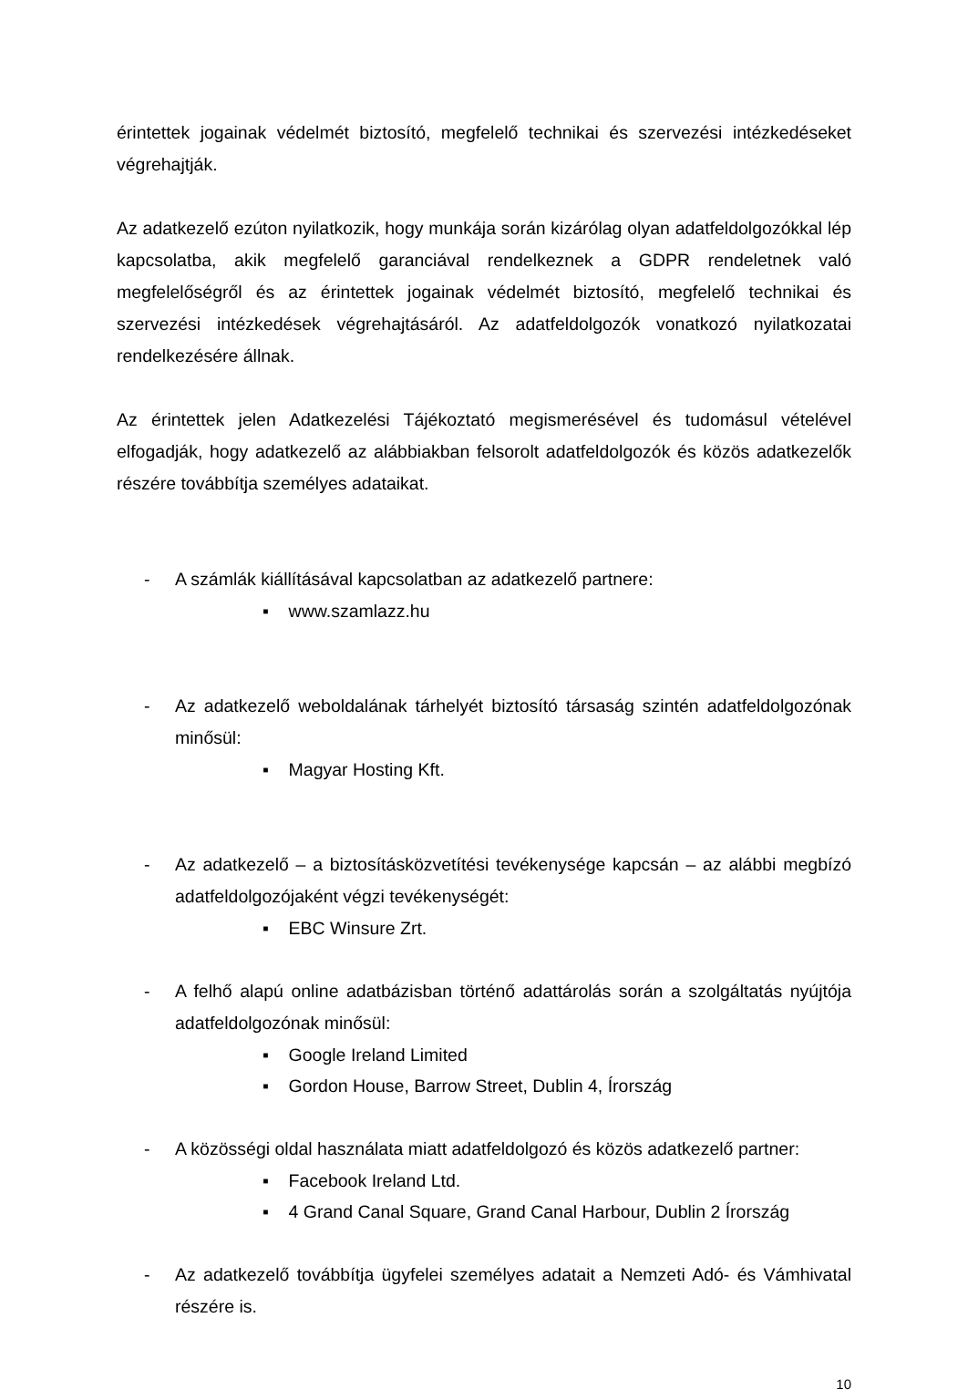érintettek jogainak védelmét biztosító, megfelelő technikai és szervezési intézkedéseket végrehajtják.
Az adatkezelő ezúton nyilatkozik, hogy munkája során kizárólag olyan adatfeldolgozókkal lép kapcsolatba, akik megfelelő garanciával rendelkeznek a GDPR rendeletnek való megfelelőségről és az érintettek jogainak védelmét biztosító, megfelelő technikai és szervezési intézkedések végrehajtásáról. Az adatfeldolgozók vonatkozó nyilatkozatai rendelkezésére állnak.
Az érintettek jelen Adatkezelési Tájékoztató megismerésével és tudomásul vételével elfogadják, hogy adatkezelő az alábbiakban felsorolt adatfeldolgozók és közös adatkezelők részére továbbítja személyes adataikat.
- A számlák kiállításával kapcsolatban az adatkezelő partnere:
▪ www.szamlazz.hu
- Az adatkezelő weboldalának tárhelyét biztosító társaság szintén adatfeldolgozónak minősül:
▪ Magyar Hosting Kft.
- Az adatkezelő – a biztosításközvetítési tevékenysége kapcsán – az alábbi megbízó adatfeldolgozójaként végzi tevékenységét:
▪ EBC Winsure Zrt.
- A felhő alapú online adatbázisban történő adattárolás során a szolgáltatás nyújtója adatfeldolgozónak minősül:
▪ Google Ireland Limited
▪ Gordon House, Barrow Street, Dublin 4, Írország
- A közösségi oldal használata miatt adatfeldolgozó és közös adatkezelő partner:
▪ Facebook Ireland Ltd.
▪ 4 Grand Canal Square, Grand Canal Harbour, Dublin 2 Írország
- Az adatkezelő továbbítja ügyfelei személyes adatait a Nemzeti Adó- és Vámhivatal részére is.
10